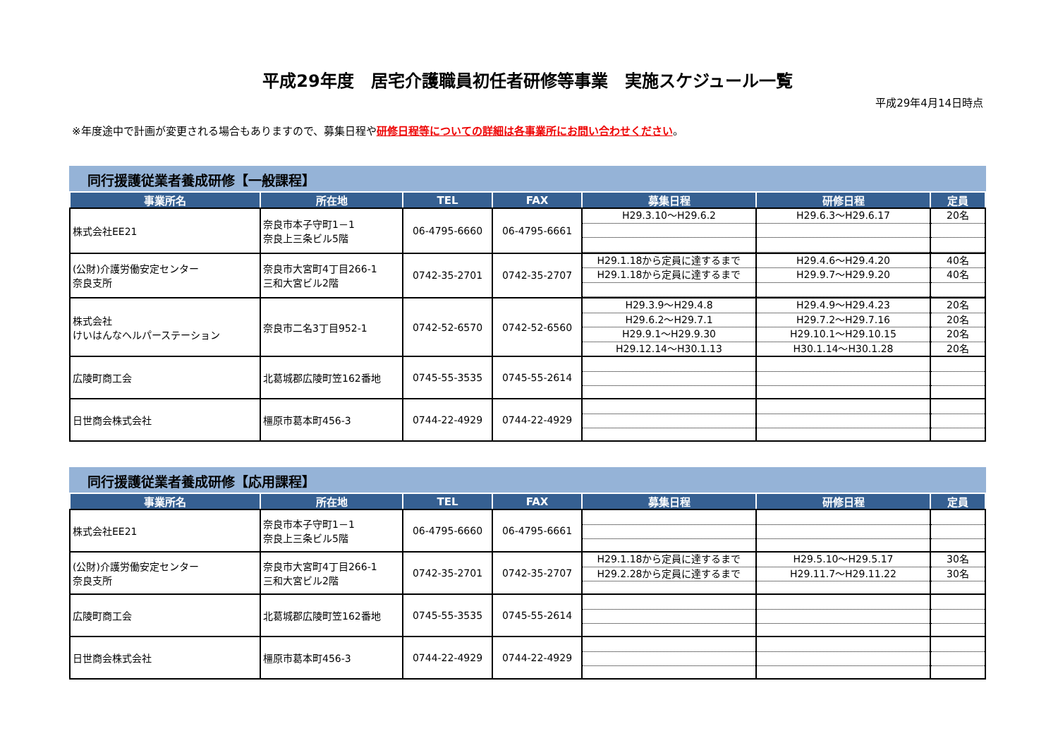平成29年度　居宅介護職員初任者研修等事業　実施スケジュール一覧
平成29年4月14日時点
※年度途中で計画が変更される場合もありますので、募集日程や研修日程等についての詳細は各事業所にお問い合わせください。
同行援護従業者養成研修【一般課程】
| 事業所名 | 所在地 | TEL | FAX | 募集日程 | 研修日程 | 定員 |
| --- | --- | --- | --- | --- | --- | --- |
| 株式会社EE21 | 奈良市本子守町1－1 奈良上三条ビル5階 | 06-4795-6660 | 06-4795-6661 | H29.3.10～H29.6.2 | H29.6.3～H29.6.17 | 20名 |
| (公財)介護労働安定センター 奈良支所 | 奈良市大宮町4丁目266-1 三和大宮ビル2階 | 0742-35-2701 | 0742-35-2707 | H29.1.18から定員に達するまで H29.1.18から定員に達するまで | H29.4.6～H29.4.20 H29.9.7～H29.9.20 | 40名 40名 |
| 株式会社 けいはんなヘルパーステーション | 奈良市二名3丁目952-1 | 0742-52-6570 | 0742-52-6560 | H29.3.9～H29.4.8 H29.6.2～H29.7.1 H29.9.1～H29.9.30 H29.12.14～H30.1.13 | H29.4.9～H29.4.23 H29.7.2～H29.7.16 H29.10.1～H29.10.15 H30.1.14～H30.1.28 | 20名 20名 20名 20名 |
| 広陵町商工会 | 北葛城郡広陵町笠162番地 | 0745-55-3535 | 0745-55-2614 | | | |
| 日世商会株式会社 | 橿原市葛本町456-3 | 0744-22-4929 | 0744-22-4929 | | | |
同行援護従業者養成研修【応用課程】
| 事業所名 | 所在地 | TEL | FAX | 募集日程 | 研修日程 | 定員 |
| --- | --- | --- | --- | --- | --- | --- |
| 株式会社EE21 | 奈良市本子守町1－1 奈良上三条ビル5階 | 06-4795-6660 | 06-4795-6661 | | | |
| (公財)介護労働安定センター 奈良支所 | 奈良市大宮町4丁目266-1 三和大宮ビル2階 | 0742-35-2701 | 0742-35-2707 | H29.1.18から定員に達するまで H29.2.28から定員に達するまで | H29.5.10～H29.5.17 H29.11.7～H29.11.22 | 30名 30名 |
| 広陵町商工会 | 北葛城郡広陵町笠162番地 | 0745-55-3535 | 0745-55-2614 | | | |
| 日世商会株式会社 | 橿原市葛本町456-3 | 0744-22-4929 | 0744-22-4929 | | | |